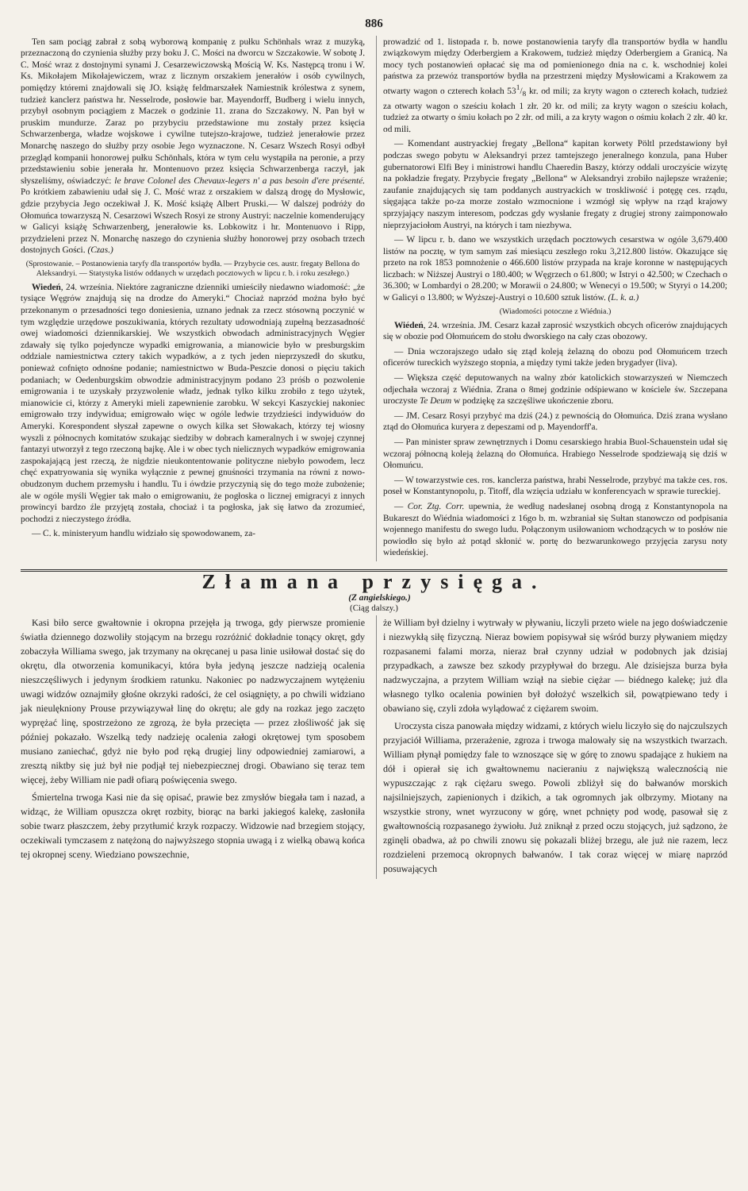886
Ten sam pociąg zabrał z sobą wyborową kompanię z pułku Schönhals wraz z muzyką, przeznaczoną do czynienia służby przy boku J. C. Mości na dworcu w Szczakowie. W sobotę J. C. Mość wraz z dostojnymi synami J. Cesarzewiczowską Mością W. Ks. Następcą tronu i W. Ks. Mikołajem Mikołajewiczem, wraz z licznym orszakiem jenerałów i osób cywilnych, pomiędzy któremi znajdowali się JO. książę feldmarszałek Namiestnik królestwa z synem, tudzież kanclerz państwa hr. Nesselrode, posłowie bar. Mayendorff, Budberg i wielu innych, przybył osobnym pociągiem z Maczek o godzinie 11. zrana do Szczakowy. N. Pan był w pruskim mundurze. Zaraz po przybyciu przedstawione mu zostały przez księcia Schwarzenberga, władze wojskowe i cywilne tutejszo-krajowe, tudzież jenerałowie przez Monarchę naszego do służby przy osobie Jego wyznaczone. N. Cesarz Wszech Rosyi odbył przegląd kompanii honorowej pułku Schönhals, która w tym celu wystąpiła na peronie, a przy przedstawieniu sobie jenerała hr. Montenuovo przez księcia Schwarzenberga raczył, jak słyszeliśmy, oświadczyć: le brave Colonel des Chevaux-legers n' a pas besoin d'ere présenté. Po krótkiem zabawieniu udał się J. C. Mość wraz z orszakiem w dalszą drogę do Mysłowic, gdzie przybycia Jego oczekiwał J. K. Mość książę Albert Pruski.— W dalszej podróży do Ołomuńca towarzyszą N. Cesarzowi Wszech Rosyi ze strony Austryi: naczelnie komenderujący w Galicyi książę Schwarzenberg, jenerałowie ks. Lobkowitz i hr. Montenuovo i Ripp, przydzieleni przez N. Monarchę naszego do czynienia służby honorowej przy osobach trzech dostojnych Gości. (Czas.)
(Sprostowanie. – Postanowienia taryfy dla transportów bydła. — Przybycie ces. austr. fregaty Bellona do Aleksandryi. — Statystyka listów oddanych w urzędach pocztowych w lipcu r. b. i roku zeszłego.)
Wiedeń, 24. września. Niektóre zagraniczne dzienniki umieściły niedawno wiadomość: „że tysiące Węgrów znajdują się na drodze do Ameryki.“ Chociaż naprzód można było być przekonanym o przesadności tego doniesienia, uznano jednak za rzecz stósowną poczynić w tym względzie urzędowe poszukiwania, których rezultaty udowodniają zupełną bezzasadność owej wiadomości dziennikarskiej. We wszystkich obwodach administracyjnych Węgier zdawały się tylko pojedyncze wypadki emigrowania, a mianowicie było w presburgskim oddziale namiestnictwa cztery takich wypadków, a z tych jeden nieprzyszedł do skutku, ponieważ cofnięto odnośne podanie; namiestnictwo w Buda-Peszcie donosi o pięciu takich podaniach; w Oedenburgskim obwodzie administracyjnym podano 23 próśb o pozwolenie emigrowania i te uzyskały przyzwolenie władz, jednak tylko kilku zrobiło z tego użytek, mianowicie ci, którzy z Ameryki mieli zapewnienie zarobku. W sekcyi Kaszyckiej nakoniec emigrowało trzy indywidua; emigrowało więc w ogóle ledwie trzydzieści indywiduów do Ameryki. Korespondent słyszał zapewne o owych kilka set Słowakach, którzy tej wiosny wyszli z północnych komitatów szukając siedziby w dobrach kameralnych i w swojej czynnej fantazyi utworzył z tego rzeczoną bajkę. Ale i w obec tych nielicznych wypadków emigrowania zaspokajającą jest rzeczą, że nigdzie nieukontentowanie polityczne niebyło powodem, lecz chęć expatryowania się wynika wyłącznie z pewnej gnuśności trzymania na równi z nowo-obudzonym duchem przemysłu i handlu. Tu i ówdzie przyczynią się do tego może zubożenie; ale w ogóle myśli Węgier tak mało o emigrowaniu, że pogłoska o licznej emigracyi z innych prowincyi bardzo źle przyjętą została, chociaż i ta pogłoska, jak się łatwo da zrozumieć, pochodzi z nieczystego źródła.
— C. k. ministeryum handlu widziało się spowodowanem, za-
prowadzić od 1. listopada r. b. nowe postanowienia taryfy dla transportów bydła w handlu związkowym między Oderbergiem a Krakowem, tudzież między Oderbergiem a Granicą. Na mocy tych postanowień opłacać się ma od pomienionego dnia na c. k. wschodniej kolei państwa za przewóz transportów bydła na przestrzeni między Mysłowicami a Krakowem za otwarty wagon o czterech kołach 531/8 kr. od mili; za kryty wagon o czterech kołach, tudzież za otwarty wagon o sześciu kołach 1 złr. 20 kr. od mili; za kryty wagon o sześciu kołach, tudzież za otwarty o śmiu kołach po 2 złr. od mili, a za kryty wagon o ośmiu kołach 2 złr. 40 kr. od mili.
— Komendant austryackiej fregaty „Bellona“ kapitan korwety Pöltl przedstawiony był podczas swego pobytu w Aleksandryi przez tamtejszego jeneralnego konzula, pana Huber gubernatorowi Elfi Bey i ministrowi handlu Chaeredin Baszy, którzy oddali uroczyście wizytę na pokładzie fregaty. Przybycie fregaty „Bellona“ w Aleksandryi zrobiło najlepsze wrażenie; zaufanie znajdujących się tam poddanych austryackich w troskliwość i potęgę ces. rządu, sięgająca także po-za morze zostało wzmocnione i wzmógł się wpływ na rząd krajowy sprzyjający naszym interesom, podczas gdy wysłanie fregaty z drugiej strony zaimponowało nieprzyjaciołom Austryi, na których i tam niezbywa.
— W lipcu r. b. dano we wszystkich urzędach pocztowych cesarstwa w ogóle 3,679.400 listów na pocztę, w tym samym zaś miesiącu zeszłego roku 3,212.800 listów. Okazujące się przeto na rok 1853 pomnożenie o 466.600 listów przypada na kraje koronne w następujących liczbach: w Niższej Austryi o 180.400; w Węgrzech o 61.800; w Istryi o 42.500; w Czechach o 36.300; w Lombardyi o 28.200; w Morawii o 24.800; w Wenecyi o 19.500; w Styryi o 14.200; w Galicyi o 13.800; w Wyższej-Austryi o 10.600 sztuk listów. (L. k. a.)
(Wiadomości potoczne z Wiédnia.)
Wiédeń, 24. września. JM. Cesarz kazał zaprosić wszystkich obcych oficerów znajdujących się w obozie pod Ołomuńcem do stołu dworskiego na cały czas obozowy.
— Dnia wczorajszego udało się ztąd koleją żelazną do obozu pod Ołomuńcem trzech oficerów tureckich wyższego stopnia, a między tymi także jeden brygadyer (liva).
— Większa część deputowanych na walny zbór katolickich stowarzyszeń w Niemczech odjechała wczoraj z Wiédnia. Zrana o 8mej godzinie odśpiewano w kościele św. Szczepana uroczyste Te Deum w podziękę za szczęśliwe ukończenie zboru.
— JM. Cesarz Rosyi przybyć ma dziś (24.) z pewnością do Ołomuńca. Dziś zrana wysłano ztąd do Ołomuńca kuryera z depeszami od p. Mayendorff'a.
— Pan minister spraw zewnętrznych i Domu cesarskiego hrabia Buol-Schauenstein udał się wczoraj północną koleją żelazną do Ołomuńca. Hrabiego Nesselrode spodziewają się dziś w Ołomuńcu.
— W towarzystwie ces. ros. kanclerza państwa, hrabi Nesselrode, przybyć ma także ces. ros. poseł w Konstantynopolu, p. Titoff, dla wzięcia udziału w konferencyach w sprawie tureckiej.
— Cor. Ztg. Corr. upewnia, że według nadesłanej osobną drogą z Konstantynopola na Bukareszt do Wiédnia wiadomości z 16go b. m. wzbraniał się Sułtan stanowczo od podpisania wojennego manifestu do swego ludu. Połączonym usiłowaniom wchodzących w to posłów nie powiodło się było aż potąd skłonić w. portę do bezwarunkowego przyjęcia zarysu noty wiedeńskiej.
Złamana przysięga.
(Z angielskiego.)
(Ciąg dalszy.)
Kasi biło serce gwałtownie i okropna przejęła ją trwoga, gdy pierwsze promienie światła dziennego dozwoliły stojącym na brzegu rozróżnić dokładnie tonący okręt, gdy zobaczyła Williama swego, jak trzymany na okręcanej u pasa linie usiłował dostać się do okrętu, dla otworzenia komunikacyi, która była jedyną jeszcze nadzieją ocalenia nieszczęśliwych i jedynym środkiem ratunku. Nakoniec po nadzwyczajnem wytężeniu uwagi widzów oznajmiły głośne okrzyki radości, że cel osiągnięty, a po chwili widziano jak nieulękniony Prouse przywiązywał linę do okrętu; ale gdy na rozkaz jego zaczęto wyprężać linę, spostrzeżono ze zgrozą, że była przecięta — przez złośliwość jak się później pokazało. Wszelką tedy nadzieję ocalenia załogi okrętowej tym sposobem musiano zaniechać, gdyż nie było pod ręką drugiej liny odpowiedniej zamiarowi, a zresztą niktby się już był nie podjął tej niebezpiecznej drogi. Obawiano się teraz tem więcej, żeby William nie padł ofiarą poświęcenia swego.
Śmiertelna trwoga Kasi nie da się opisać, prawie bez zmysłów biegała tam i nazad, a widząc, że William opuszcza okręt rozbity, biorąc na barki jakiegoś kalekę, zasłoniła sobie twarz płaszczem, żeby przytłumić krzyk rozpaczy. Widzowie nad brzegiem stojący, oczekiwali tymczasem z natężoną do najwyższego stopnia uwagą i z wielką obawą końca tej okropnej sceny. Wiedziano powszechnie,
że William był dzielny i wytrwały w pływaniu, liczyli przeto wiele na jego doświadczenie i niezwykłą siłę fizyczną. Nieraz bowiem popisywał się wśród burzy pływaniem między rozpasanemi falami morza, nieraz brał czynny udział w podobnych jak dzisiaj przypadkach, a zawsze bez szkody przypływał do brzegu. Ale dzisiejsza burza była nadzwyczajna, a przytem William wziął na siebie ciężar — biédnego kalekę; już dla własnego tylko ocalenia powinien był dołożyć wszelkich sił, powątpiewano tedy i obawiano się, czyli zdoła wylądować z ciężarem swoim.
Uroczysta cisza panowała między widzami, z których wielu liczyło się do najczulszych przyjaciół Williama, przerażenie, zgroza i trwoga malowały się na wszystkich twarzach. William płynął pomiędzy fale to wznoszące się w górę to znowu spadające z hukiem na dół i opierał się ich gwałtownemu nacieraniu z największą walecznością nie wypuszczając z rąk ciężaru swego. Powoli zbliżył się do bałwanów morskich najsilniejszych, zapienionych i dzikich, a tak ogromnych jak olbrzymy. Miotany na wszystkie strony, wnet wyrzucony w górę, wnet pchnięty pod wodę, pasował się z gwałtownością rozpasanego żywiołu. Już zniknął z przed oczu stojących, już sądzono, że zginęli obadwa, aż po chwili znowu się pokazali bliżej brzegu, ale już nie razem, lecz rozdzieleni przemocą okropnych bałwanów. I tak coraz więcej w miarę naprzód posuwających